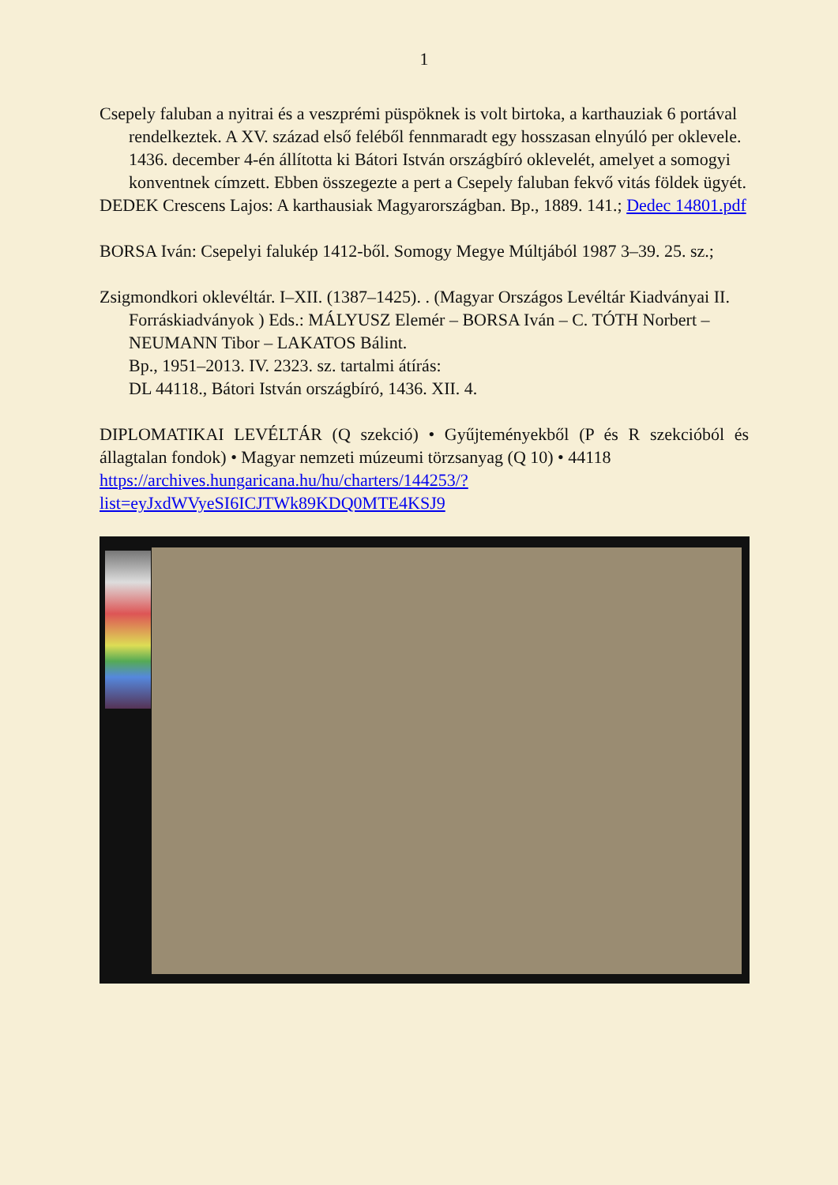1
Csepely faluban a nyitrai és a veszprémi püspöknek is volt birtoka, a karthauziak 6 portával rendelkeztek. A XV. század első feléből fennmaradt egy hosszasan elnyúló per oklevele. 1436. december 4-én állította ki Bátori István országbíró oklevelét, amelyet a somogyi konventnek címzett. Ebben összegezte a pert a Csepely faluban fekvő vitás földek ügyét.
DEDEK Crescens Lajos: A karthausiak Magyarországban. Bp., 1889. 141.; Dedec 14801.pdf
BORSA Iván: Csepelyi falukép 1412-ből. Somogy Megye Múltjából 1987 3–39. 25. sz.;
Zsigmondkori oklevéltár. I–XII. (1387–1425). . (Magyar Országos Levéltár Kiadványai II. Forráskiadványok ) Eds.: MÁLYUSZ Elemér – BORSA Iván – C. TÓTH Norbert – NEUMANN Tibor – LAKATOS Bálint.
Bp., 1951–2013. IV. 2323. sz. tartalmi átírás:
DL 44118., Bátori István országbíró, 1436. XII. 4.
DIPLOMATIKAI LEVÉLTÁR (Q szekció) • Gyűjteményekből (P és R szekcióból és állagtalan fondok) • Magyar nemzeti múzeumi törzsanyag (Q 10) • 44118
https://archives.hungaricana.hu/hu/charters/144253/?list=eyJxdWVyeSI6ICJTWk89KDQ0MTE4KSJ9